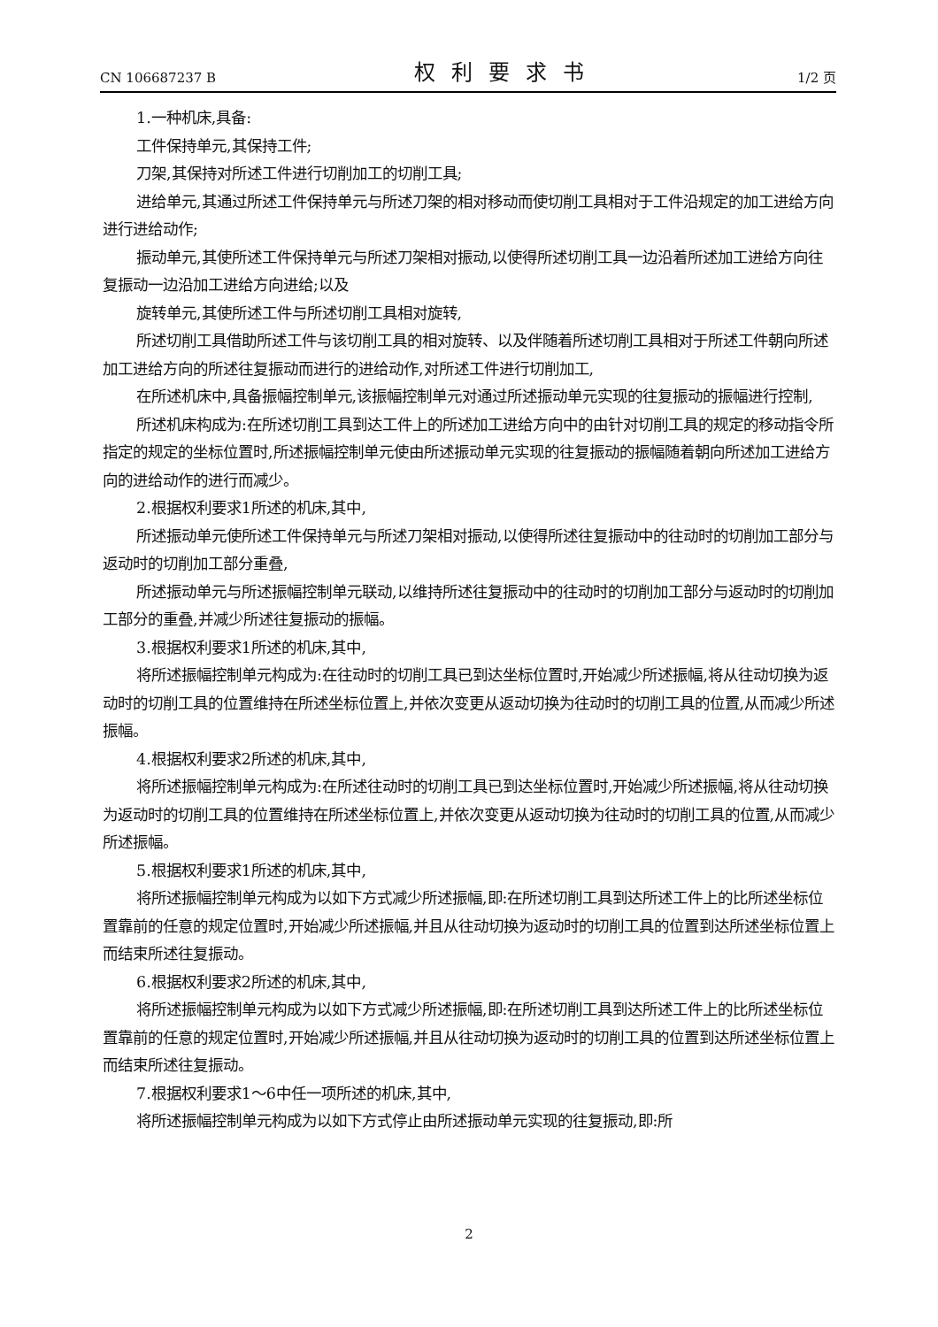CN 106687237 B 权利要求书 1/2 页
1.一种机床,具备:
工件保持单元,其保持工件;
刀架,其保持对所述工件进行切削加工的切削工具;
进给单元,其通过所述工件保持单元与所述刀架的相对移动而使切削工具相对于工件沿规定的加工进给方向进行进给动作;
振动单元,其使所述工件保持单元与所述刀架相对振动,以使得所述切削工具一边沿着所述加工进给方向往复振动一边沿加工进给方向进给;以及
旋转单元,其使所述工件与所述切削工具相对旋转,
所述切削工具借助所述工件与该切削工具的相对旋转、以及伴随着所述切削工具相对于所述工件朝向所述加工进给方向的所述往复振动而进行的进给动作,对所述工件进行切削加工,
在所述机床中,具备振幅控制单元,该振幅控制单元对通过所述振动单元实现的往复振动的振幅进行控制,
所述机床构成为:在所述切削工具到达工件上的所述加工进给方向中的由针对切削工具的规定的移动指令所指定的规定的坐标位置时,所述振幅控制单元使由所述振动单元实现的往复振动的振幅随着朝向所述加工进给方向的进给动作的进行而减少。
2.根据权利要求1所述的机床,其中,
所述振动单元使所述工件保持单元与所述刀架相对振动,以使得所述往复振动中的往动时的切削加工部分与返动时的切削加工部分重叠,
所述振动单元与所述振幅控制单元联动,以维持所述往复振动中的往动时的切削加工部分与返动时的切削加工部分的重叠,并减少所述往复振动的振幅。
3.根据权利要求1所述的机床,其中,
将所述振幅控制单元构成为:在往动时的切削工具已到达坐标位置时,开始减少所述振幅,将从往动切换为返动时的切削工具的位置维持在所述坐标位置上,并依次变更从返动切换为往动时的切削工具的位置,从而减少所述振幅。
4.根据权利要求2所述的机床,其中,
将所述振幅控制单元构成为:在所述往动时的切削工具已到达坐标位置时,开始减少所述振幅,将从往动切换为返动时的切削工具的位置维持在所述坐标位置上,并依次变更从返动切换为往动时的切削工具的位置,从而减少所述振幅。
5.根据权利要求1所述的机床,其中,
将所述振幅控制单元构成为以如下方式减少所述振幅,即:在所述切削工具到达所述工件上的比所述坐标位置靠前的任意的规定位置时,开始减少所述振幅,并且从往动切换为返动时的切削工具的位置到达所述坐标位置上而结束所述往复振动。
6.根据权利要求2所述的机床,其中,
将所述振幅控制单元构成为以如下方式减少所述振幅,即:在所述切削工具到达所述工件上的比所述坐标位置靠前的任意的规定位置时,开始减少所述振幅,并且从往动切换为返动时的切削工具的位置到达所述坐标位置上而结束所述往复振动。
7.根据权利要求1～6中任一项所述的机床,其中,
将所述振幅控制单元构成为以如下方式停止由所述振动单元实现的往复振动,即:所
2